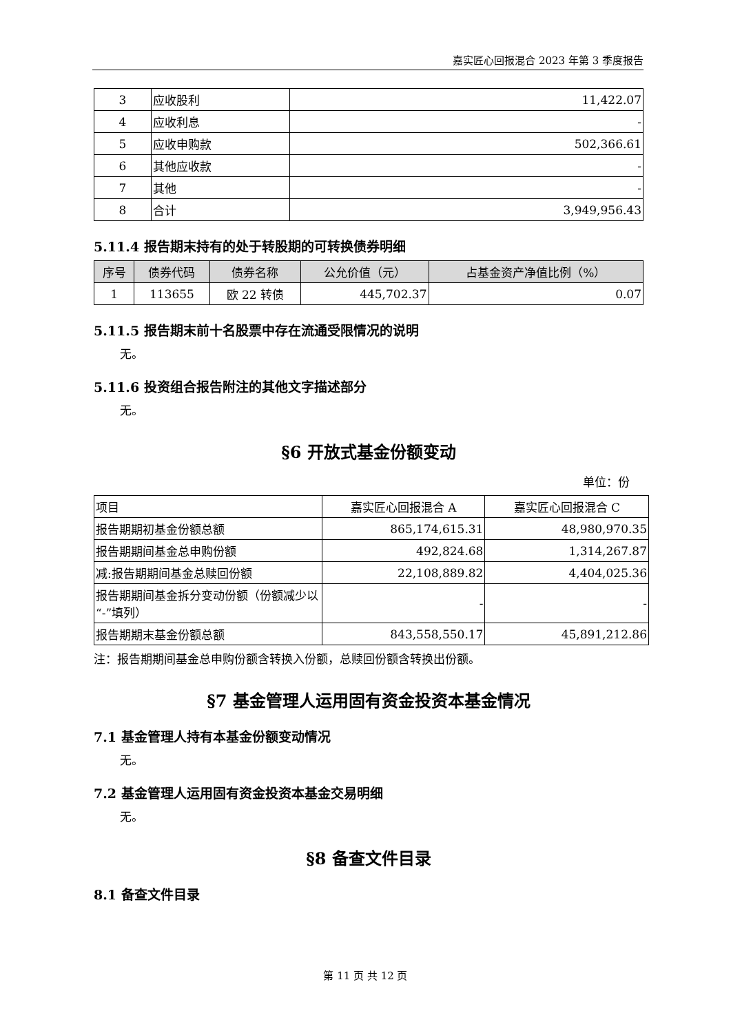嘉实匠心回报混合 2023 年第 3 季度报告
| 3 | 应收股利 | 11,422.07 |
| 4 | 应收利息 | - |
| 5 | 应收申购款 | 502,366.61 |
| 6 | 其他应收款 | - |
| 7 | 其他 | - |
| 8 | 合计 | 3,949,956.43 |
5.11.4 报告期末持有的处于转股期的可转换债券明细
| 序号 | 债券代码 | 债券名称 | 公允价值（元） | 占基金资产净值比例（%） |
| --- | --- | --- | --- | --- |
| 1 | 113655 | 欧 22 转债 | 445,702.37 | 0.07 |
5.11.5 报告期末前十名股票中存在流通受限情况的说明
无。
5.11.6 投资组合报告附注的其他文字描述部分
无。
§6 开放式基金份额变动
单位：份
| 项目 | 嘉实匠心回报混合 A | 嘉实匠心回报混合 C |
| 报告期期初基金份额总额 | 865,174,615.31 | 48,980,970.35 |
| 报告期期间基金总申购份额 | 492,824.68 | 1,314,267.87 |
| 减:报告期期间基金总赎回份额 | 22,108,889.82 | 4,404,025.36 |
| 报告期期间基金拆分变动份额（份额减少以“-”填列） | - | - |
| 报告期期末基金份额总额 | 843,558,550.17 | 45,891,212.86 |
注：报告期期间基金总申购份额含转换入份额，总赎回份额含转换出份额。
§7 基金管理人运用固有资金投资本基金情况
7.1 基金管理人持有本基金份额变动情况
无。
7.2 基金管理人运用固有资金投资本基金交易明细
无。
§8 备查文件目录
8.1 备查文件目录
第 11 页 共 12 页